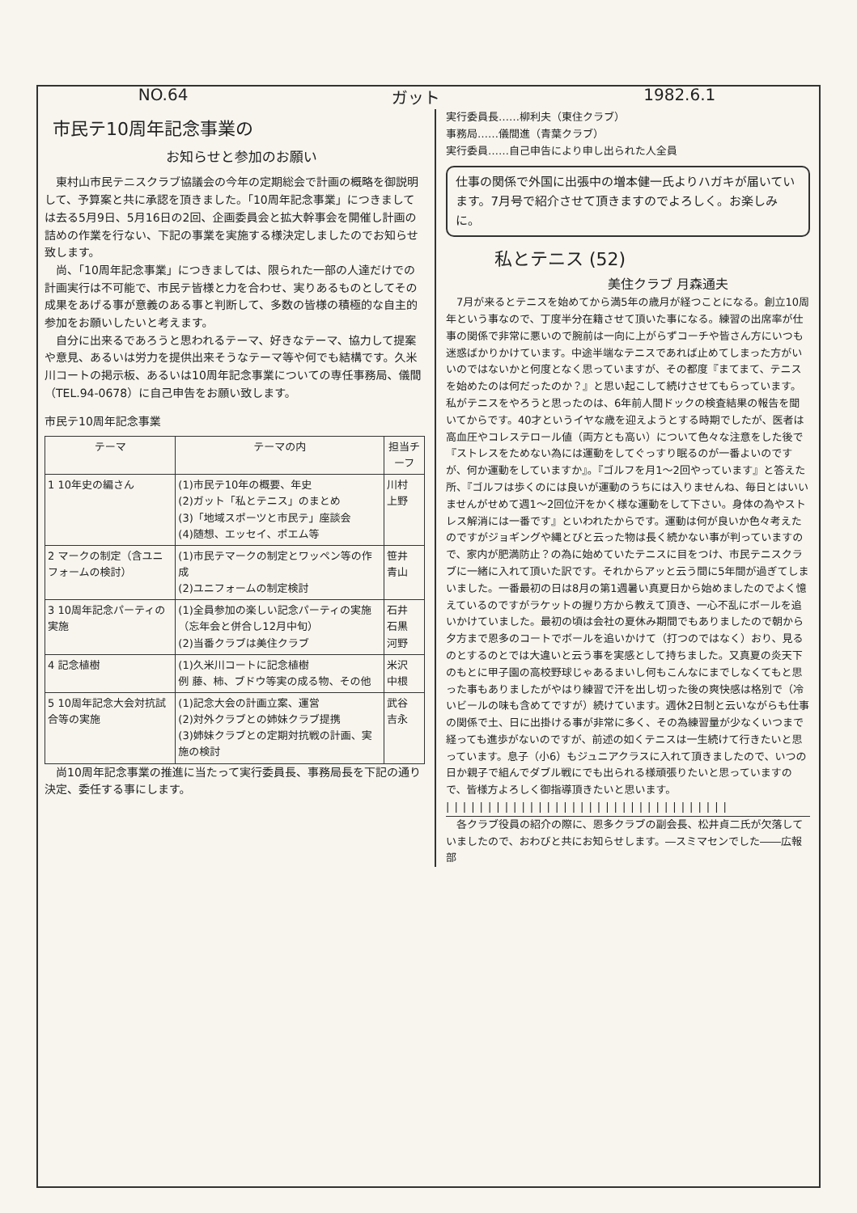NO.64 ガット 1982.6.1
市民テ10周年記念事業の
お知らせと参加のお願い
　東村山市民テニスクラブ協議会の今年の定期総会で計画の概略を御説明して、予算案と共に承認を頂きました。「10周年記念事業」につきましては去る5月9日、5月16日の2回、企画委員会と拡大幹事会を開催し計画の詰めの作業を行ない、下記の事業を実施する様決定しましたのでお知らせ致します。
　尚、「10周年記念事業」につきましては、限られた一部の人達だけでの計画実行は不可能で、市民テ皆様と力を合わせ、実りあるものとしてその成果をあげる事が意義のある事と判断して、多数の皆様の積極的な自主的参加をお願いしたいと考えます。
　自分に出来るであろうと思われるテーマ、好きなテーマ、協力して提案や意見、あるいは労力を提供出来そうなテーマ等や何でも結構です。久米川コートの掲示板、あるいは10周年記念事業についての専任事務局、儀間（TEL.94-0678）に自己申告をお願い致します。
市民テ10周年記念事業
| テーマ | テーマの内 | 担当チーフ |
| --- | --- | --- |
| 1 10年史の編さん | (1)市民テ10年の概要、年史 (2)ガット「私とテニス」のまとめ (3)「地域スポーツと市民テ」座談会 (4)随想、エッセイ、ポエム等 | 川村 上野 |
| 2 マークの制定（含ユニフォームの検討） | (1)市民テマークの制定とワッペン等の作成 (2)ユニフォームの制定検討 | 笹井 青山 |
| 3 10周年記念パーティの実施 | (1)全員参加の楽しい記念パーティの実施（忘年会と併合し12月中旬） (2)当番クラブは美住クラブ | 石井 石黒 河野 |
| 4 記念植樹 | (1)久米川コートに記念植樹 例 藤、柿、ブドウ等実の成る物、その他 | 米沢 中根 |
| 5 10周年記念大会対抗試合等の実施 | (1)記念大会の計画立案、運営 (2)対外クラブとの姉妹クラブ提携 (3)姉妹クラブとの定期対抗戦の計画、実施の検討 | 武谷 吉永 |
　尚10周年記念事業の推進に当たって実行委員長、事務局長を下記の通り決定、委任する事にします。
実行委員長……柳利夫（東住クラブ）
事務局……儀間進（青葉クラブ）
実行委員……自己申告により申し出られた人全員
仕事の関係で外国に出張中の増本健一氏よりハガキが届いています。7月号で紹介させて頂きますのでよろしく。お楽しみに。
私とテニス (52)
美住クラブ 月森通夫
　7月が来るとテニスを始めてから満5年の歳月が経つことになる。創立10周年という事なので、丁度半分在籍させて頂いた事になる。練習の出席率が仕事の関係で非常に悪いので腕前は一向に上がらずコーチや皆さん方にいつも迷惑ばかりかけています。中途半端なテニスであれば止めてしまった方がいいのではないかと何度となく思っていますが、その都度『まてまて、テニスを始めたのは何だったのか？』と思い起こして続けさせてもらっています。私がテニスをやろうと思ったのは、6年前人間ドックの検査結果の報告を聞いてからです。40才というイヤな歳を迎えようとする時期でしたが、医者は高血圧やコレステロール値（両方とも高い）について色々な注意をした後で『ストレスをためない為には運動をしてぐっすり眠るのが一番よいのですが、何か運動をしていますか』。『ゴルフを月1〜2回やっています』と答えた所、『ゴルフは歩くのには良いが運動のうちには入りませんね、毎日とはいいませんがせめて週1〜2回位汗をかく様な運動をして下さい。身体の為やストレス解消には一番です』といわれたからです。運動は何が良いか色々考えたのですがジョギングや縄とびと云った物は長く続かない事が判っていますので、家内が肥満防止？の為に始めていたテニスに目をつけ、市民テニスクラブに一緒に入れて頂いた訳です。それからアッと云う間に5年間が過ぎてしまいました。一番最初の日は8月の第1週暑い真夏日から始めましたのでよく憶えているのですがラケットの握り方から教えて頂き、一心不乱にボールを追いかけていました。最初の頃は会社の夏休み期間でもありましたので朝から夕方まで恩多のコートでボールを追いかけて（打つのではなく）おり、見るのとするのとでは大違いと云う事を実感として持ちました。又真夏の炎天下のもとに甲子園の高校野球じゃあるまいし何もこんなにまでしなくてもと思った事もありましたがやはり練習で汗を出し切った後の爽快感は格別で（冷いビールの味も含めてですが）続けています。週休2日制と云いながらも仕事の関係で土、日に出掛ける事が非常に多く、その為練習量が少なくいつまで経っても進歩がないのですが、前述の如くテニスは一生続けて行きたいと思っています。息子（小6）もジュニアクラスに入れて頂きましたので、いつの日か親子で組んでダブル戦にでも出られる様頑張りたいと思っていますので、皆様方よろしく御指導頂きたいと思います。
||||||||||||||||||||||||||||||||||
　各クラブ役員の紹介の際に、恩多クラブの副会長、松井貞二氏が欠落していましたので、おわびと共にお知らせします。―スミマセンでした――広報部